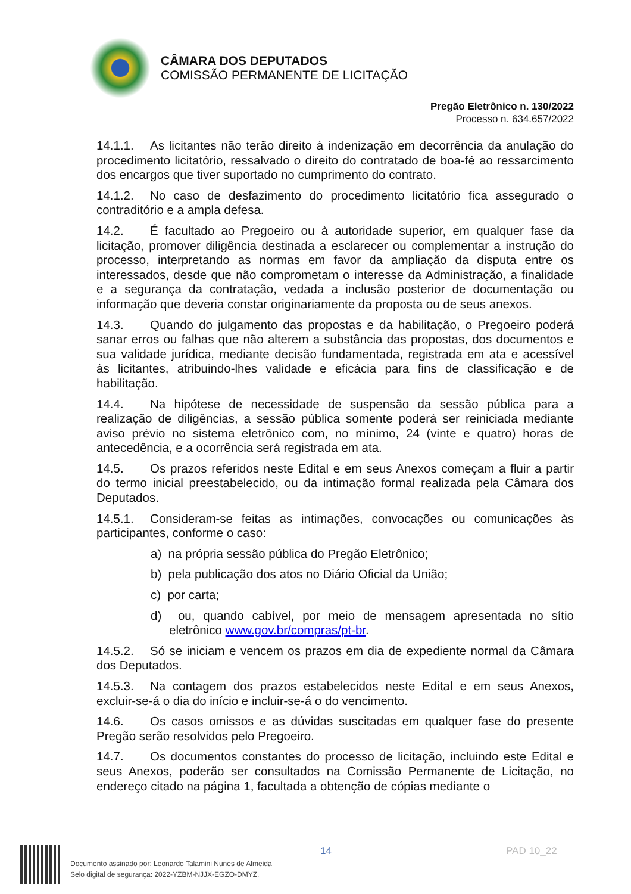CÂMARA DOS DEPUTADOS
COMISSÃO PERMANENTE DE LICITAÇÃO
Pregão Eletrônico n. 130/2022
Processo n. 634.657/2022
14.1.1. As licitantes não terão direito à indenização em decorrência da anulação do procedimento licitatório, ressalvado o direito do contratado de boa-fé ao ressarcimento dos encargos que tiver suportado no cumprimento do contrato.
14.1.2. No caso de desfazimento do procedimento licitatório fica assegurado o contraditório e a ampla defesa.
14.2. É facultado ao Pregoeiro ou à autoridade superior, em qualquer fase da licitação, promover diligência destinada a esclarecer ou complementar a instrução do processo, interpretando as normas em favor da ampliação da disputa entre os interessados, desde que não comprometam o interesse da Administração, a finalidade e a segurança da contratação, vedada a inclusão posterior de documentação ou informação que deveria constar originariamente da proposta ou de seus anexos.
14.3. Quando do julgamento das propostas e da habilitação, o Pregoeiro poderá sanar erros ou falhas que não alterem a substância das propostas, dos documentos e sua validade jurídica, mediante decisão fundamentada, registrada em ata e acessível às licitantes, atribuindo-lhes validade e eficácia para fins de classificação e de habilitação.
14.4. Na hipótese de necessidade de suspensão da sessão pública para a realização de diligências, a sessão pública somente poderá ser reiniciada mediante aviso prévio no sistema eletrônico com, no mínimo, 24 (vinte e quatro) horas de antecedência, e a ocorrência será registrada em ata.
14.5. Os prazos referidos neste Edital e em seus Anexos começam a fluir a partir do termo inicial preestabelecido, ou da intimação formal realizada pela Câmara dos Deputados.
14.5.1. Consideram-se feitas as intimações, convocações ou comunicações às participantes, conforme o caso:
a) na própria sessão pública do Pregão Eletrônico;
b) pela publicação dos atos no Diário Oficial da União;
c) por carta;
d) ou, quando cabível, por meio de mensagem apresentada no sítio eletrônico www.gov.br/compras/pt-br.
14.5.2. Só se iniciam e vencem os prazos em dia de expediente normal da Câmara dos Deputados.
14.5.3. Na contagem dos prazos estabelecidos neste Edital e em seus Anexos, excluir-se-á o dia do início e incluir-se-á o do vencimento.
14.6. Os casos omissos e as dúvidas suscitadas em qualquer fase do presente Pregão serão resolvidos pelo Pregoeiro.
14.7. Os documentos constantes do processo de licitação, incluindo este Edital e seus Anexos, poderão ser consultados na Comissão Permanente de Licitação, no endereço citado na página 1, facultada a obtenção de cópias mediante o
14 PAD 10_22
Documento assinado por: Leonardo Talamini Nunes de Almeida
Selo digital de segurança: 2022-YZBM-NJJX-EGZO-DMYZ.